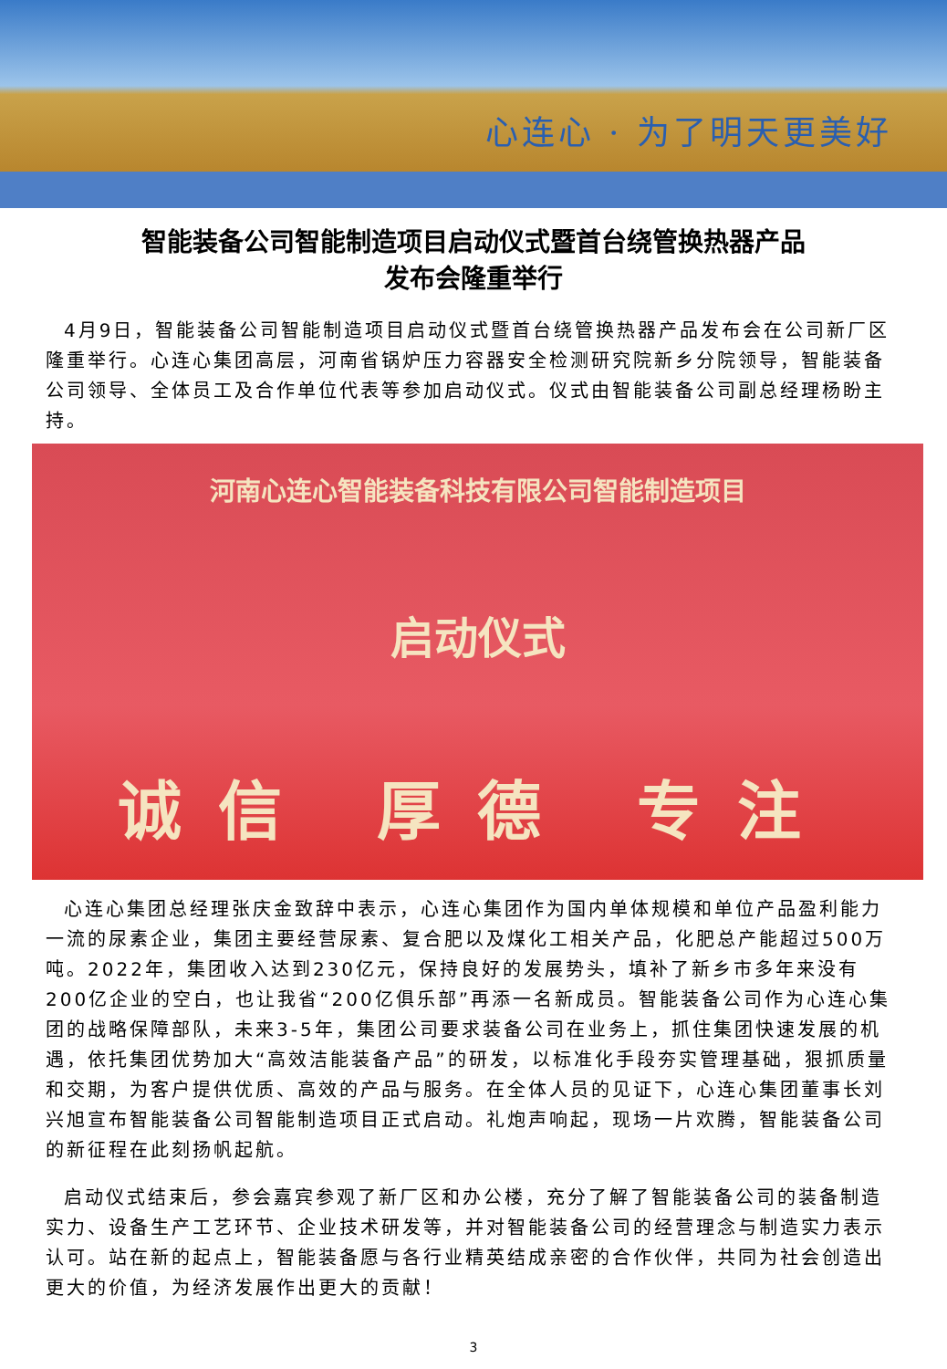心连心 · 为了明天更美好
智能装备公司智能制造项目启动仪式暨首台绕管换热器产品
发布会隆重举行
4月9日，智能装备公司智能制造项目启动仪式暨首台绕管换热器产品发布会在公司新厂区隆重举行。心连心集团高层，河南省锅炉压力容器安全检测研究院新乡分院领导，智能装备公司领导、全体员工及合作单位代表等参加启动仪式。仪式由智能装备公司副总经理杨盼主持。
河南心连心智能装备科技有限公司智能制造项目
启动仪式
诚信 厚德 专注
心连心集团总经理张庆金致辞中表示，心连心集团作为国内单体规模和单位产品盈利能力一流的尿素企业，集团主要经营尿素、复合肥以及煤化工相关产品，化肥总产能超过500万吨。2022年，集团收入达到230亿元，保持良好的发展势头，填补了新乡市多年来没有200亿企业的空白，也让我省“200亿俱乐部”再添一名新成员。智能装备公司作为心连心集团的战略保障部队，未来3-5年，集团公司要求装备公司在业务上，抓住集团快速发展的机遇，依托集团优势加大“高效洁能装备产品”的研发，以标准化手段夯实管理基础，狠抓质量和交期，为客户提供优质、高效的产品与服务。在全体人员的见证下，心连心集团董事长刘兴旭宣布智能装备公司智能制造项目正式启动。礼炮声响起，现场一片欢腾，智能装备公司的新征程在此刻扬帆起航。
启动仪式结束后，参会嘉宾参观了新厂区和办公楼，充分了解了智能装备公司的装备制造实力、设备生产工艺环节、企业技术研发等，并对智能装备公司的经营理念与制造实力表示认可。站在新的起点上，智能装备愿与各行业精英结成亲密的合作伙伴，共同为社会创造出更大的价值，为经济发展作出更大的贡献！
3